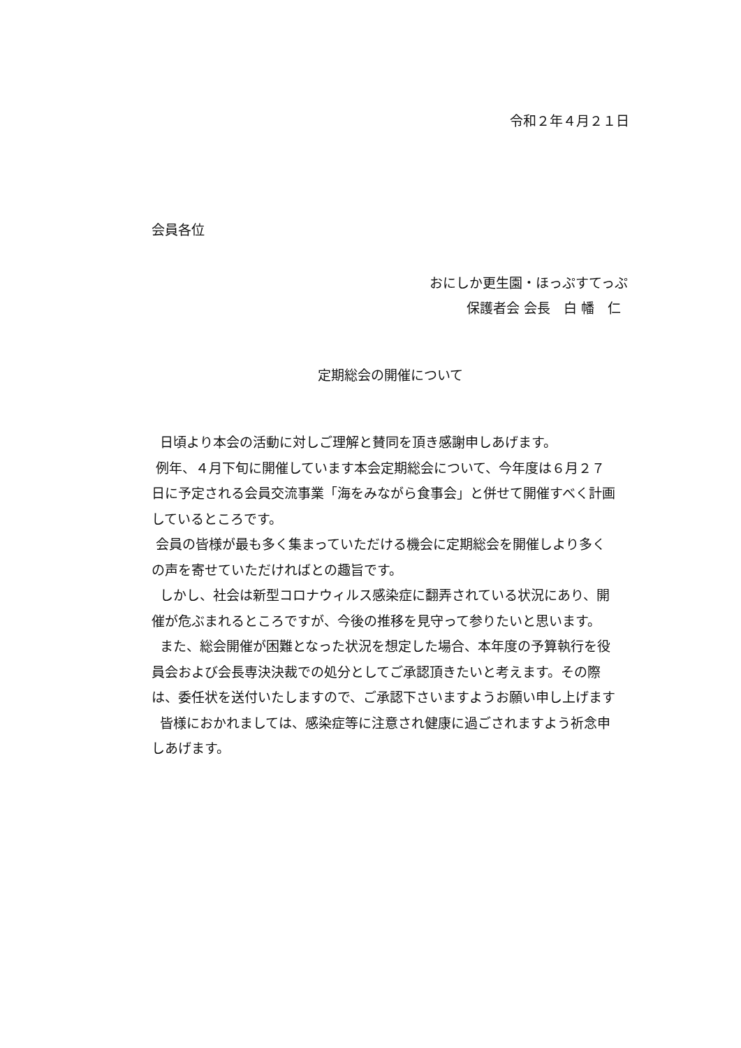令和２年４月２１日
会員各位
おにしか更生園・ほっぷすてっぷ
保護者会 会長　白 幡　仁
定期総会の開催について
日頃より本会の活動に対しご理解と賛同を頂き感謝申しあげます。
例年、４月下旬に開催しています本会定期総会について、今年度は６月２７日に予定される会員交流事業「海をみながら食事会」と併せて開催すべく計画しているところです。
会員の皆様が最も多く集まっていただける機会に定期総会を開催しより多くの声を寄せていただければとの趣旨です。
しかし、社会は新型コロナウィルス感染症に翻弄されている状況にあり、開催が危ぶまれるところですが、今後の推移を見守って参りたいと思います。
また、総会開催が困難となった状況を想定した場合、本年度の予算執行を役員会および会長専決決裁での処分としてご承認頂きたいと考えます。その際は、委任状を送付いたしますので、ご承認下さいますようお願い申し上げます
皆様におかれましては、感染症等に注意され健康に過ごされますよう祈念申しあげます。